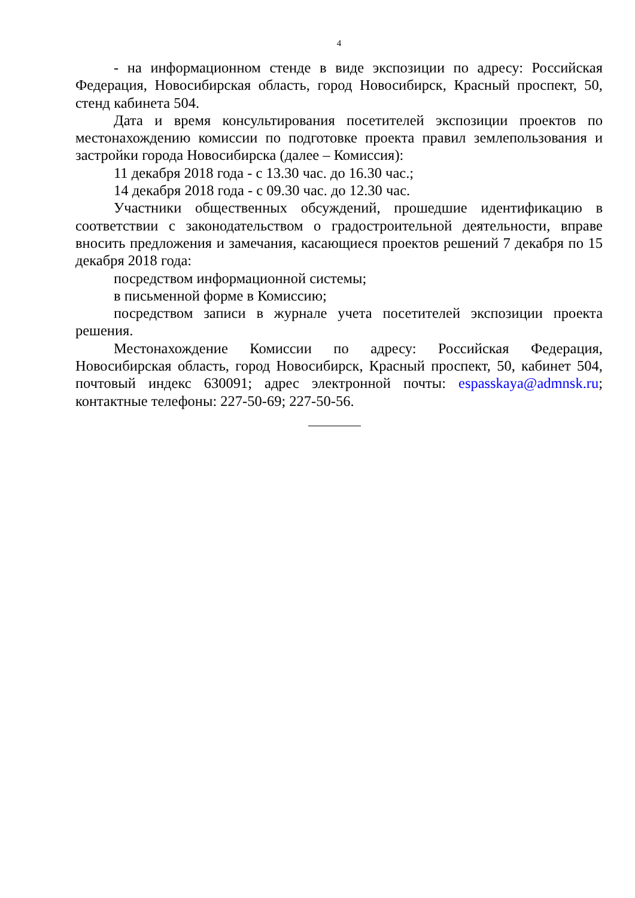4
- на информационном стенде в виде экспозиции по адресу: Российская Федерация, Новосибирская область, город Новосибирск, Красный проспект, 50, стенд кабинета 504.
Дата и время консультирования посетителей экспозиции проектов по местонахождению комиссии по подготовке проекта правил землепользования и застройки города Новосибирска (далее – Комиссия):
11 декабря 2018 года - с 13.30 час. до 16.30 час.;
14 декабря 2018 года - с 09.30 час. до 12.30 час.
Участники общественных обсуждений, прошедшие идентификацию в соответствии с законодательством о градостроительной деятельности, вправе вносить предложения и замечания, касающиеся проектов решений 7 декабря по 15 декабря 2018 года:
посредством информационной системы;
в письменной форме в Комиссию;
посредством записи в журнале учета посетителей экспозиции проекта решения.
Местонахождение Комиссии по адресу: Российская Федерация, Новосибирская область, город Новосибирск, Красный проспект, 50, кабинет 504, почтовый индекс 630091; адрес электронной почты: espasskaya@admnsk.ru; контактные телефоны: 227-50-69; 227-50-56.